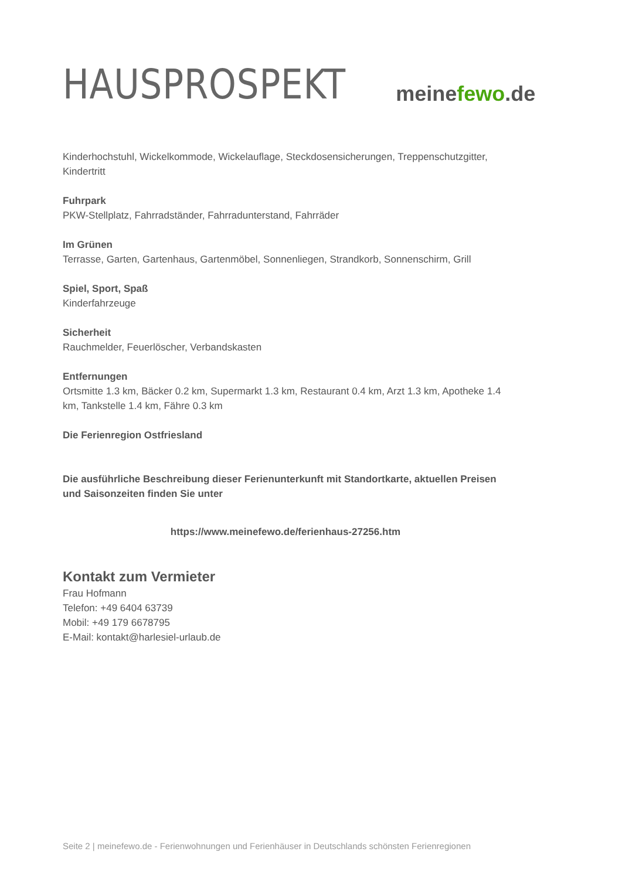HAUSPROSPEKT
meinefewo.de
Kinderhochstuhl, Wickelkommode, Wickelauflage, Steckdosensicherungen, Treppenschutzgitter, Kindertritt
Fuhrpark
PKW-Stellplatz, Fahrradständer, Fahrradunterstand, Fahrräder
Im Grünen
Terrasse, Garten, Gartenhaus, Gartenmöbel, Sonnenliegen, Strandkorb, Sonnenschirm, Grill
Spiel, Sport, Spaß
Kinderfahrzeuge
Sicherheit
Rauchmelder, Feuerlöscher, Verbandskasten
Entfernungen
Ortsmitte 1.3 km, Bäcker 0.2 km, Supermarkt 1.3 km, Restaurant 0.4 km, Arzt 1.3 km, Apotheke 1.4 km, Tankstelle 1.4 km, Fähre 0.3 km
Die Ferienregion Ostfriesland
Die ausführliche Beschreibung dieser Ferienunterkunft mit Standortkarte, aktuellen Preisen und Saisonzeiten finden Sie unter
https://www.meinefewo.de/ferienhaus-27256.htm
Kontakt zum Vermieter
Frau Hofmann
Telefon: +49 6404 63739
Mobil: +49 179 6678795
E-Mail: kontakt@harlesiel-urlaub.de
Seite 2 | meinefewo.de - Ferienwohnungen und Ferienhäuser in Deutschlands schönsten Ferienregionen